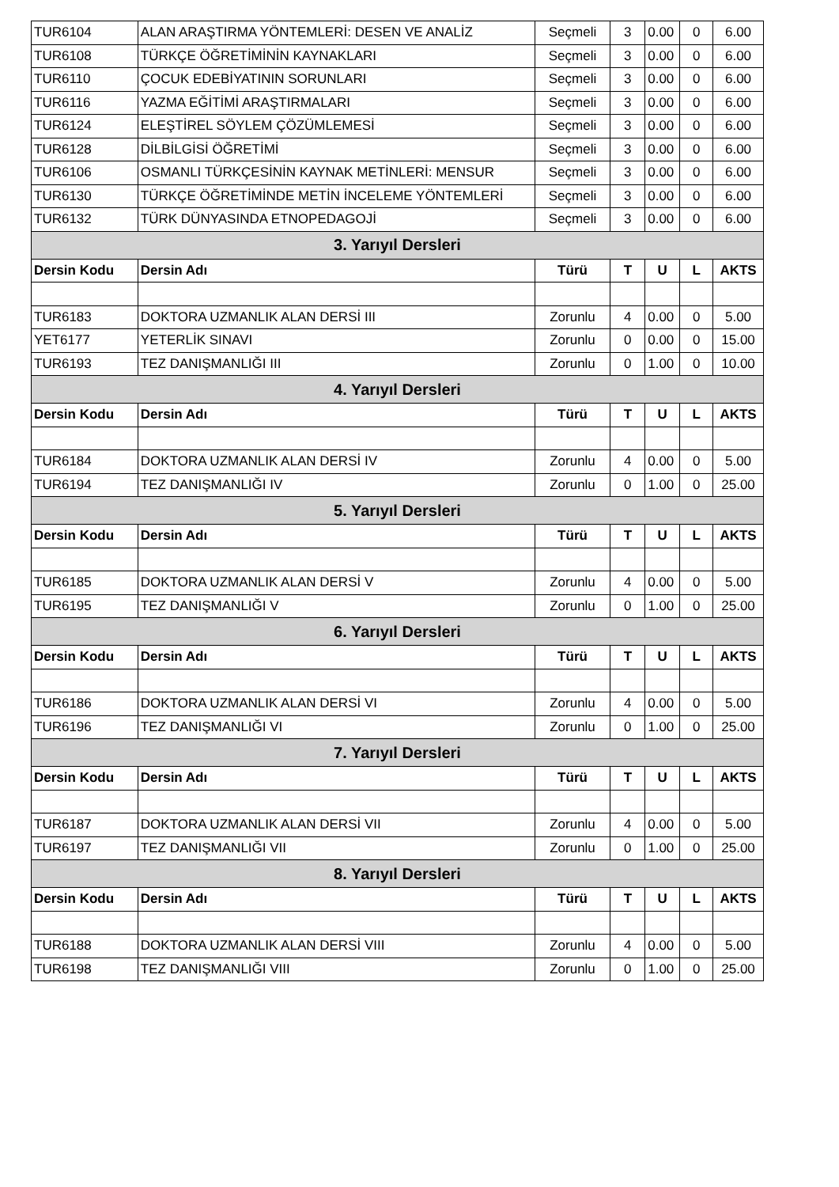| TUR6104 | ALAN ARAŞTIRMA YÖNTEMLERİ: DESEN VE ANALİZ | Seçmeli | 3 | 0.00 | 0 | 6.00 |
| TUR6108 | TÜRKÇE ÖĞRETİMİNİN KAYNAKLARI | Seçmeli | 3 | 0.00 | 0 | 6.00 |
| TUR6110 | ÇOCUK EDEBİYATININ SORUNLARI | Seçmeli | 3 | 0.00 | 0 | 6.00 |
| TUR6116 | YAZMA EĞİTİMİ ARAŞTIRMALARI | Seçmeli | 3 | 0.00 | 0 | 6.00 |
| TUR6124 | ELEŞTİREL SÖYLEM ÇÖZÜMLEMESİ | Seçmeli | 3 | 0.00 | 0 | 6.00 |
| TUR6128 | DİLBİLGİSİ ÖĞRETİMİ | Seçmeli | 3 | 0.00 | 0 | 6.00 |
| TUR6106 | OSMANLI TÜRKÇESİNİN KAYNAK METİNLERİ: MENSUR | Seçmeli | 3 | 0.00 | 0 | 6.00 |
| TUR6130 | TÜRKÇE ÖĞRETİMİNDE METİN İNCELEME YÖNTEMLERİ | Seçmeli | 3 | 0.00 | 0 | 6.00 |
| TUR6132 | TÜRK DÜNYASINDA ETNOPEDAGOJİ | Seçmeli | 3 | 0.00 | 0 | 6.00 |
| 3. Yarıyıl Dersleri | | | | | | |
| Dersin Kodu | Dersin Adı | Türü | T | U | L | AKTS |
| TUR6183 | DOKTORA UZMANLIK ALAN DERSİ III | Zorunlu | 4 | 0.00 | 0 | 5.00 |
| YET6177 | YETERLİK SINAVI | Zorunlu | 0 | 0.00 | 0 | 15.00 |
| TUR6193 | TEZ DANIŞMANLIĞI III | Zorunlu | 0 | 1.00 | 0 | 10.00 |
| 4. Yarıyıl Dersleri | | | | | | |
| Dersin Kodu | Dersin Adı | Türü | T | U | L | AKTS |
| TUR6184 | DOKTORA UZMANLIK ALAN DERSİ IV | Zorunlu | 4 | 0.00 | 0 | 5.00 |
| TUR6194 | TEZ DANIŞMANLIĞI IV | Zorunlu | 0 | 1.00 | 0 | 25.00 |
| 5. Yarıyıl Dersleri | | | | | | |
| Dersin Kodu | Dersin Adı | Türü | T | U | L | AKTS |
| TUR6185 | DOKTORA UZMANLIK ALAN DERSİ V | Zorunlu | 4 | 0.00 | 0 | 5.00 |
| TUR6195 | TEZ DANIŞMANLIĞI V | Zorunlu | 0 | 1.00 | 0 | 25.00 |
| 6. Yarıyıl Dersleri | | | | | | |
| Dersin Kodu | Dersin Adı | Türü | T | U | L | AKTS |
| TUR6186 | DOKTORA UZMANLIK ALAN DERSİ VI | Zorunlu | 4 | 0.00 | 0 | 5.00 |
| TUR6196 | TEZ DANIŞMANLIĞI VI | Zorunlu | 0 | 1.00 | 0 | 25.00 |
| 7. Yarıyıl Dersleri | | | | | | |
| Dersin Kodu | Dersin Adı | Türü | T | U | L | AKTS |
| TUR6187 | DOKTORA UZMANLIK ALAN DERSİ VII | Zorunlu | 4 | 0.00 | 0 | 5.00 |
| TUR6197 | TEZ DANIŞMANLIĞI VII | Zorunlu | 0 | 1.00 | 0 | 25.00 |
| 8. Yarıyıl Dersleri | | | | | | |
| Dersin Kodu | Dersin Adı | Türü | T | U | L | AKTS |
| TUR6188 | DOKTORA UZMANLIK ALAN DERSİ VIII | Zorunlu | 4 | 0.00 | 0 | 5.00 |
| TUR6198 | TEZ DANIŞMANLIĞI VIII | Zorunlu | 0 | 1.00 | 0 | 25.00 |